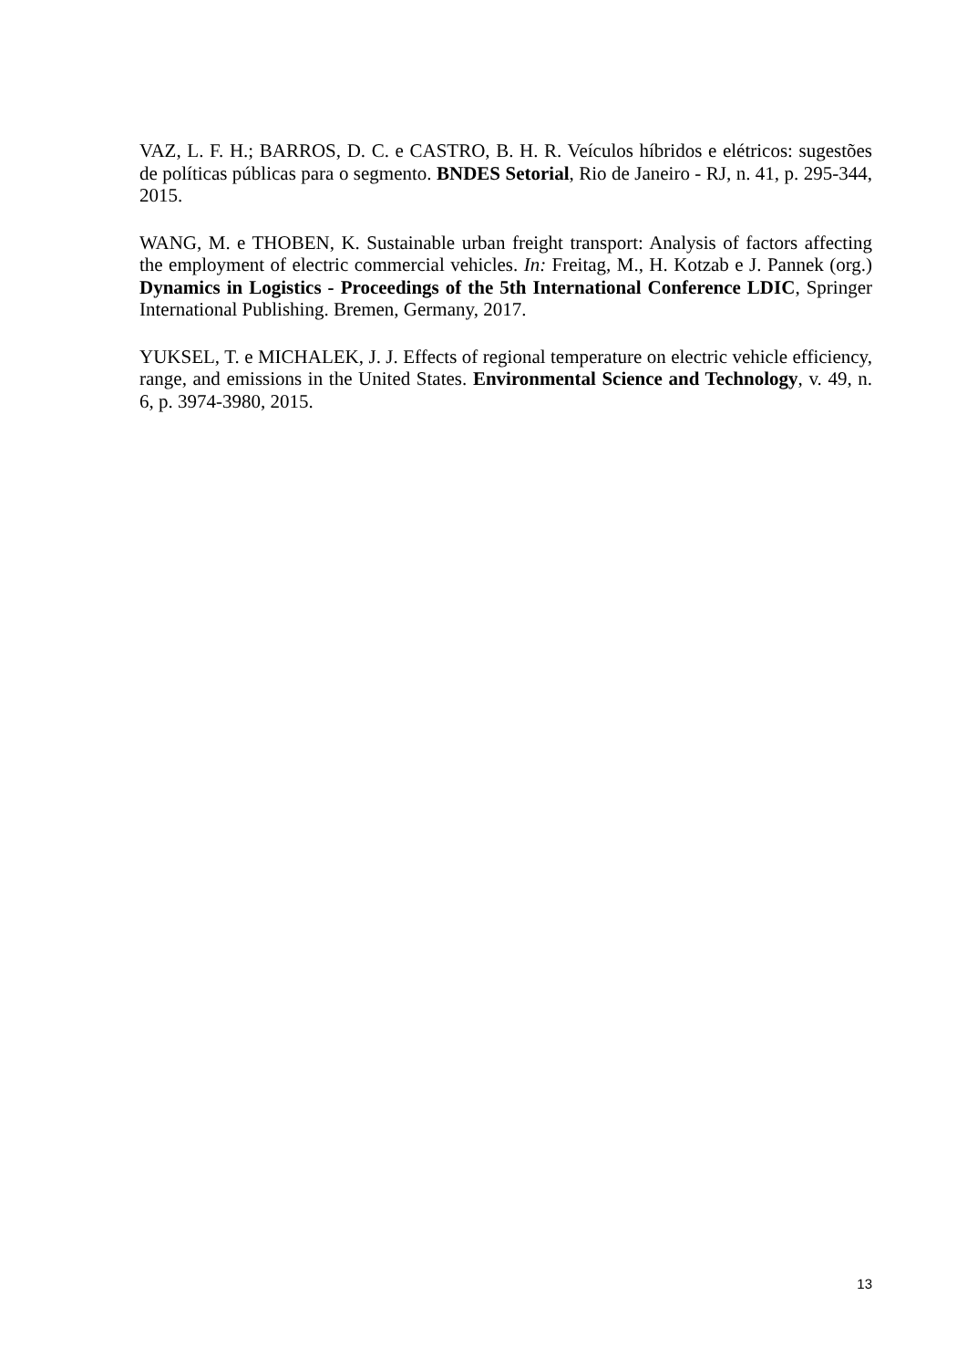VAZ, L. F. H.; BARROS, D. C. e CASTRO, B. H. R. Veículos híbridos e elétricos: sugestões de políticas públicas para o segmento. BNDES Setorial, Rio de Janeiro - RJ, n. 41, p. 295-344, 2015.
WANG, M. e THOBEN, K. Sustainable urban freight transport: Analysis of factors affecting the employment of electric commercial vehicles. In: Freitag, M., H. Kotzab e J. Pannek (org.) Dynamics in Logistics - Proceedings of the 5th International Conference LDIC, Springer International Publishing. Bremen, Germany, 2017.
YUKSEL, T. e MICHALEK, J. J. Effects of regional temperature on electric vehicle efficiency, range, and emissions in the United States. Environmental Science and Technology, v. 49, n. 6, p. 3974-3980, 2015.
13